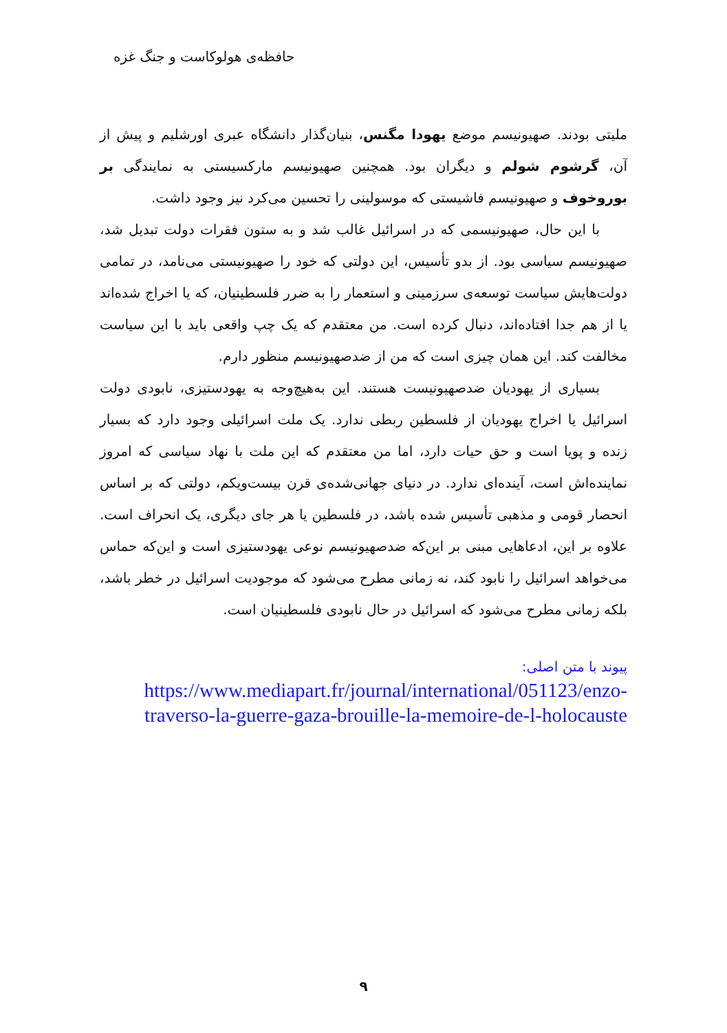حافظه‌ی هولوکاست و جنگ غزه
ملیتی بودند. صهیونیسم موضع یهودا مگنس، بنیان‌گذار دانشگاه عبری اورشلیم و پیش از آن، گرشوم شولم و دیگران بود. همچنین صهیونیسم مارکسیستی به نمایندگی بر بوروخوف و صهیونیسم فاشیستی که موسولینی را تحسین می‌کرد نیز وجود داشت.
با این حال، صهیونیسمی که در اسرائیل غالب شد و به ستون فقرات دولت تبدیل شد، صهیونیسم سیاسی بود. از بدو تأسیس، این دولتی که خود را صهیونیستی می‌نامد، در تمامی دولت‌هایش سیاست توسعه‌ی سرزمینی و استعمار را به ضرر فلسطینیان، که یا اخراج شده‌اند یا از هم جدا افتاده‌اند، دنبال کرده است. من معتقدم که یک چپ واقعی باید با این سیاست مخالفت کند. این همان چیزی است که من از ضدصهیونیسم منظور دارم.
بسیاری از یهودیان ضدصهیونیست هستند. این به‌هیچ‌وجه به یهودستیزی، نابودی دولت اسرائیل یا اخراج یهودیان از فلسطین ربطی ندارد. یک ملت اسرائیلی وجود دارد که بسیار زنده و پویا است و حق حیات دارد، اما من معتقدم که این ملت با نهاد سیاسی که امروز نماینده‌اش است، آینده‌ای ندارد. در دنیای جهانی‌شده‌ی قرن بیست‌ویکم، دولتی که بر اساس انحصار قومی و مذهبی تأسیس شده باشد، در فلسطین یا هر جای دیگری، یک انحراف است. علاوه بر این، ادعاهایی مبنی بر این‌که ضدصهیونیسم نوعی یهودستیزی است و این‌که حماس می‌خواهد اسرائیل را نابود کند، نه زمانی مطرح می‌شود که موجودیت اسرائیل در خطر باشد، بلکه زمانی مطرح می‌شود که اسرائیل در حال نابودی فلسطینیان است.
پیوند با متن اصلی:
https://www.mediapart.fr/journal/international/051123/enzo-traverso-la-guerre-gaza-brouille-la-memoire-de-l-holocauste
۹